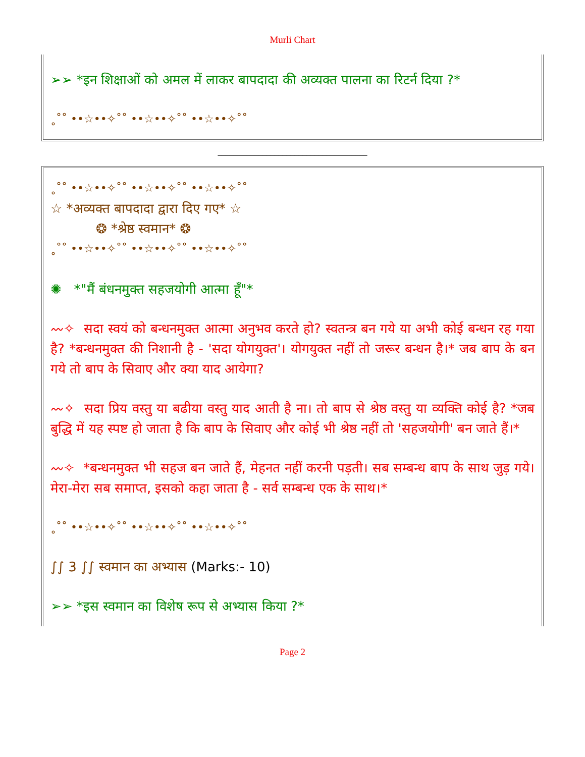Murli Chart
➢➢ *इन शिक्षाओं को अमल में लाकर बापदादा की अव्यक्त पालना का रिटर्न दिया ?*
˳˚˚ ••☆••✧˚˚ ••☆••✧˚˚ ••☆••✧˚˚
_____________________________________
˳˚˚ ••☆••✧˚˚ ••☆••✧˚˚ ••☆••✧˚˚
☆ *अव्यक्त बापदादा द्वारा दिए गए* ☆
❂ *श्रेष्ठ स्वमान* ❂
˳˚˚ ••☆••✧˚˚ ••☆••✧˚˚ ••☆••✧˚˚
✺ *"मैं बंधनमुक्त सहजयोगी आत्मा हूँ"*
〰✧ सदा स्वयं को बन्धनमुक्त आत्मा अनुभव करते हो? स्वतन्त्र बन गये या अभी कोई बन्धन रह गया है? *बन्धनमुक्त की निशानी है - 'सदा योगयुक्त'। योगयुक्त नहीं तो जरूर बन्धन है।* जब बाप के बन गये तो बाप के सिवाए और क्या याद आयेगा?
〰✧ सदा प्रिय वस्तु या बढीया वस्तु याद आती है ना। तो बाप से श्रेष्ठ वस्तु या व्यक्ति कोई है? *जब बुद्धि में यह स्पष्ट हो जाता है कि बाप के सिवाए और कोई भी श्रेष्ठ नहीं तो 'सहजयोगी' बन जाते हैं।*
〰✧ *बन्धनमुक्त भी सहज बन जाते हैं, मेहनत नहीं करनी पड़ती। सब सम्बन्ध बाप के साथ जुड़ गये। मेरा-मेरा सब समाप्त, इसको कहा जाता है - सर्व सम्बन्ध एक के साथ।*
˳˚˚ ••☆••✧˚˚ ••☆••✧˚˚ ••☆••✧˚˚
∫∫ 3 ∫∫ स्वमान का अभ्यास (Marks:- 10)
➢➢ *इस स्वमान का विशेष रूप से अभ्यास किया ?*
Page 2